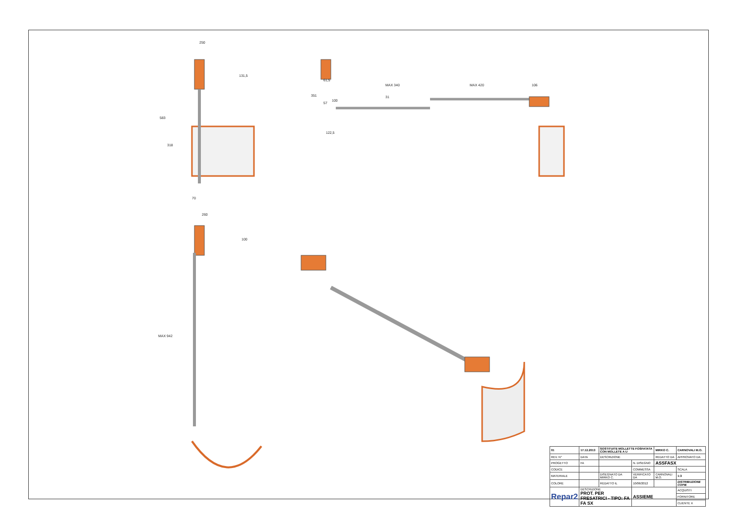250
131,5
583
318
70
61,5
57
351
100
31
122,5
MAX 340
MAX 420
106
260
100
MAX 942
| 01 | 17.12.2013 | SOSTITUITE MOLLETTE FOSFATATA CON MOLLETE A U | | | MIRKO C. | CARNOVALI M.O. |
| REV. N° | DATA | DESCRIZIONE | | | REDATTO DA | APPROVATO DA |
| PROGETTO | FA | | | N. DISEGNO | ASSFASX | |
| CODICE | | | | COMMESSA | | SCALA |
| MATERIALE | | | DISEGNATO DA MIRKO C. | VERIFICATO DA | CARNOVALI M.O. | 1:3 |
| COLORE | | | REDATTO IL | 10/06/2012 | | DISTRIBUZIONE COPIE |
| Repar2 | DESCRIZIONE PROT. PER FRESATRICI - TIPO: FA FA SX | | | ASSIEME | | ACQUISTI |
| | | | | | | FORNITORE |
| | | | | | | CLIENTE X |